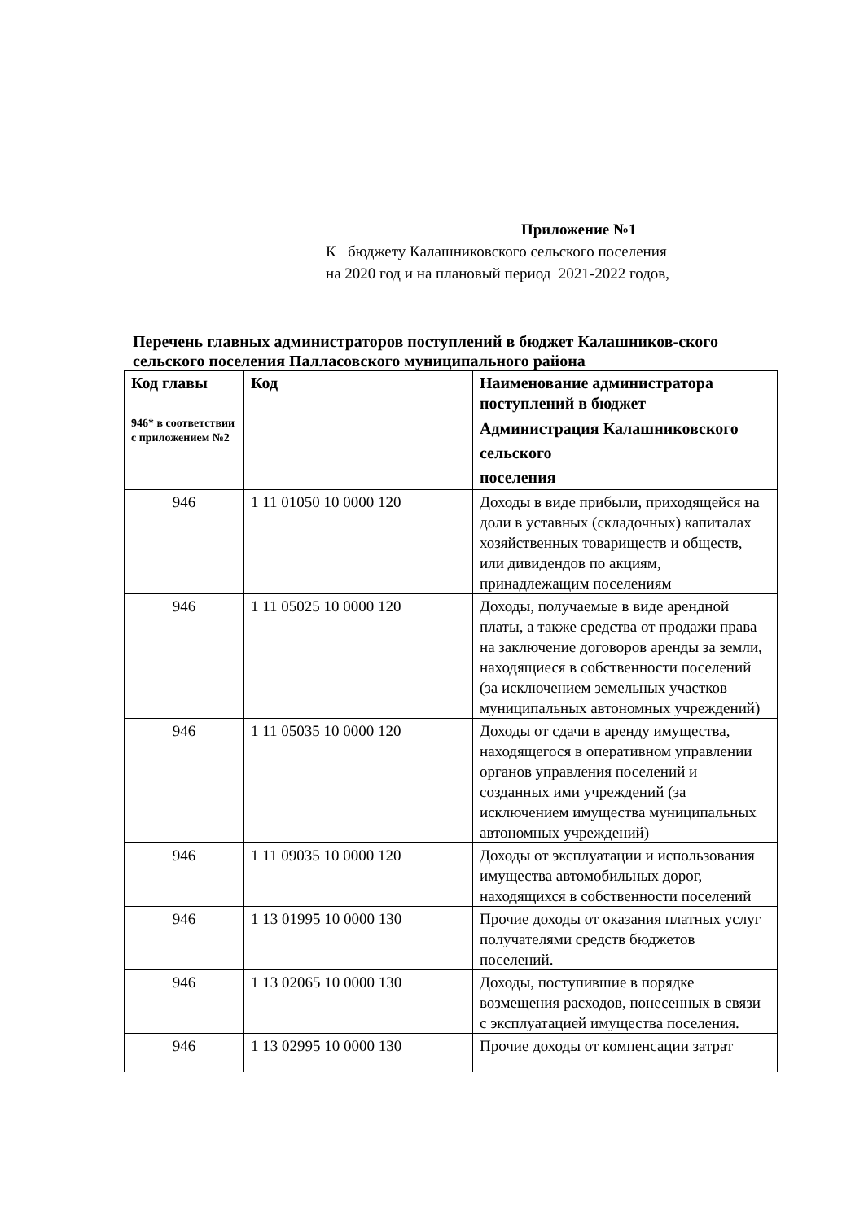Приложение №1
К бюджету Калашниковского сельского поселения
на 2020 год и на плановый период 2021-2022 годов,
Перечень главных администраторов поступлений в бюджет Калашников-ского сельского поселения Палласовского муниципального района
| Код главы | Код | Наименование администратора поступлений в бюджет |
| --- | --- | --- |
| 946* в соответствии с приложением №2 | | Администрация Калашниковского сельского поселения |
| 946 | 1 11 01050 10 0000 120 | Доходы в виде прибыли, приходящейся на доли в уставных (складочных) капиталах хозяйственных товариществ и обществ, или дивидендов по акциям, принадлежащим поселениям |
| 946 | 1 11 05025 10 0000 120 | Доходы, получаемые в виде арендной платы, а также средства от продажи права на заключение договоров аренды за земли, находящиеся в собственности поселений (за исключением земельных участков муниципальных автономных учреждений) |
| 946 | 1 11 05035 10 0000 120 | Доходы от сдачи в аренду имущества, находящегося в оперативном управлении органов управления поселений и созданных ими учреждений (за исключением имущества муниципальных автономных учреждений) |
| 946 | 1 11 09035 10 0000 120 | Доходы от эксплуатации и использования имущества автомобильных дорог, находящихся в собственности поселений |
| 946 | 1 13 01995 10 0000 130 | Прочие доходы от оказания платных услуг получателями средств бюджетов поселений. |
| 946 | 1 13 02065 10 0000 130 | Доходы, поступившие в порядке возмещения расходов, понесенных в связи с эксплуатацией имущества поселения. |
| 946 | 1 13 02995 10 0000 130 | Прочие доходы от компенсации затрат |